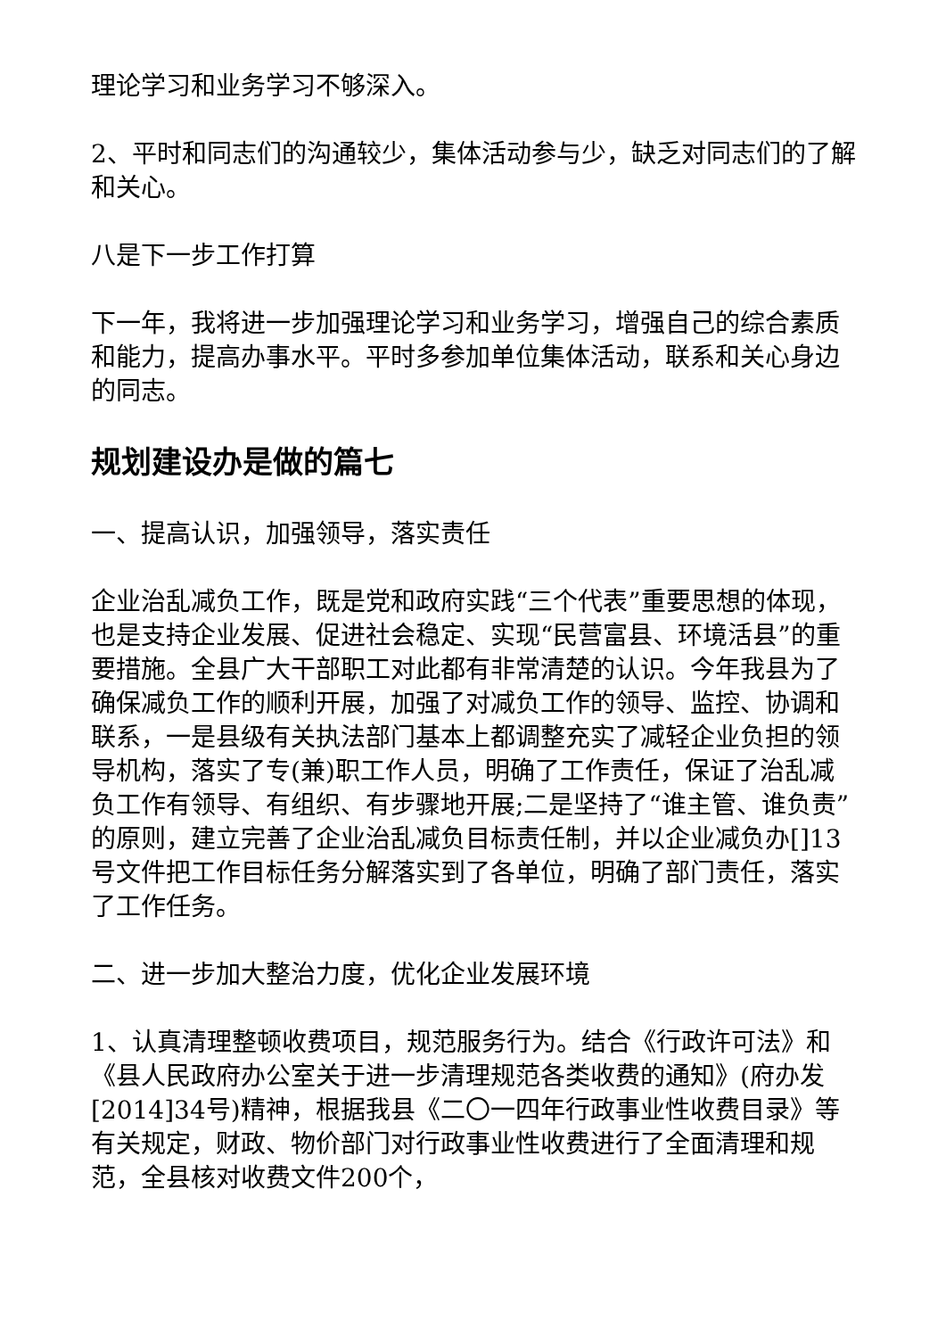理论学习和业务学习不够深入。
2、平时和同志们的沟通较少，集体活动参与少，缺乏对同志们的了解和关心。
八是下一步工作打算
下一年，我将进一步加强理论学习和业务学习，增强自己的综合素质和能力，提高办事水平。平时多参加单位集体活动，联系和关心身边的同志。
规划建设办是做的篇七
一、提高认识，加强领导，落实责任
企业治乱减负工作，既是党和政府实践“三个代表”重要思想的体现，也是支持企业发展、促进社会稳定、实现“民营富县、环境活县”的重要措施。全县广大干部职工对此都有非常清楚的认识。今年我县为了确保减负工作的顺利开展，加强了对减负工作的领导、监控、协调和联系，一是县级有关执法部门基本上都调整充实了减轻企业负担的领导机构，落实了专(兼)职工作人员，明确了工作责任，保证了治乱减负工作有领导、有组织、有步骤地开展;二是坚持了“谁主管、谁负责”的原则，建立完善了企业治乱减负目标责任制，并以企业减负办[]13号文件把工作目标任务分解落实到了各单位，明确了部门责任，落实了工作任务。
二、进一步加大整治力度，优化企业发展环境
1、认真清理整顿收费项目，规范服务行为。结合《行政许可法》和《县人民政府办公室关于进一步清理规范各类收费的通知》(府办发[2014]34号)精神，根据我县《二〇一四年行政事业性收费目录》等有关规定，财政、物价部门对行政事业性收费进行了全面清理和规范，全县核对收费文件200个，